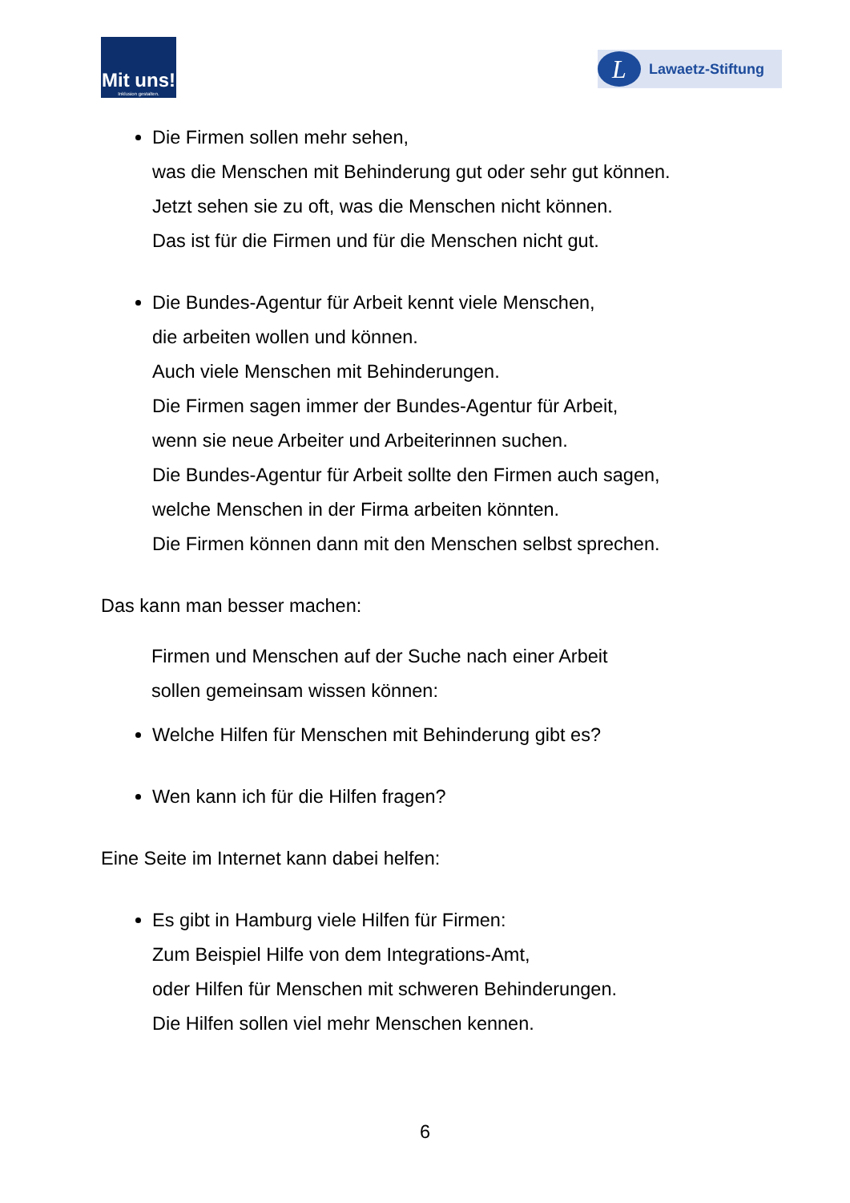Mit uns!
Inklusion gestalten.
L
Lawaetz-Stiftung
Die Firmen sollen mehr sehen,
was die Menschen mit Behinderung gut oder sehr gut können.
Jetzt sehen sie zu oft, was die Menschen nicht können.
Das ist für die Firmen und für die Menschen nicht gut.
Die Bundes-Agentur für Arbeit kennt viele Menschen,
die arbeiten wollen und können.
Auch viele Menschen mit Behinderungen.
Die Firmen sagen immer der Bundes-Agentur für Arbeit,
wenn sie neue Arbeiter und Arbeiterinnen suchen.
Die Bundes-Agentur für Arbeit sollte den Firmen auch sagen,
welche Menschen in der Firma arbeiten könnten.
Die Firmen können dann mit den Menschen selbst sprechen.
Das kann man besser machen:
Firmen und Menschen auf der Suche nach einer Arbeit
sollen gemeinsam wissen können:
Welche Hilfen für Menschen mit Behinderung gibt es?
Wen kann ich für die Hilfen fragen?
Eine Seite im Internet kann dabei helfen:
Es gibt in Hamburg viele Hilfen für Firmen:
Zum Beispiel Hilfe von dem Integrations-Amt,
oder Hilfen für Menschen mit schweren Behinderungen.
Die Hilfen sollen viel mehr Menschen kennen.
6